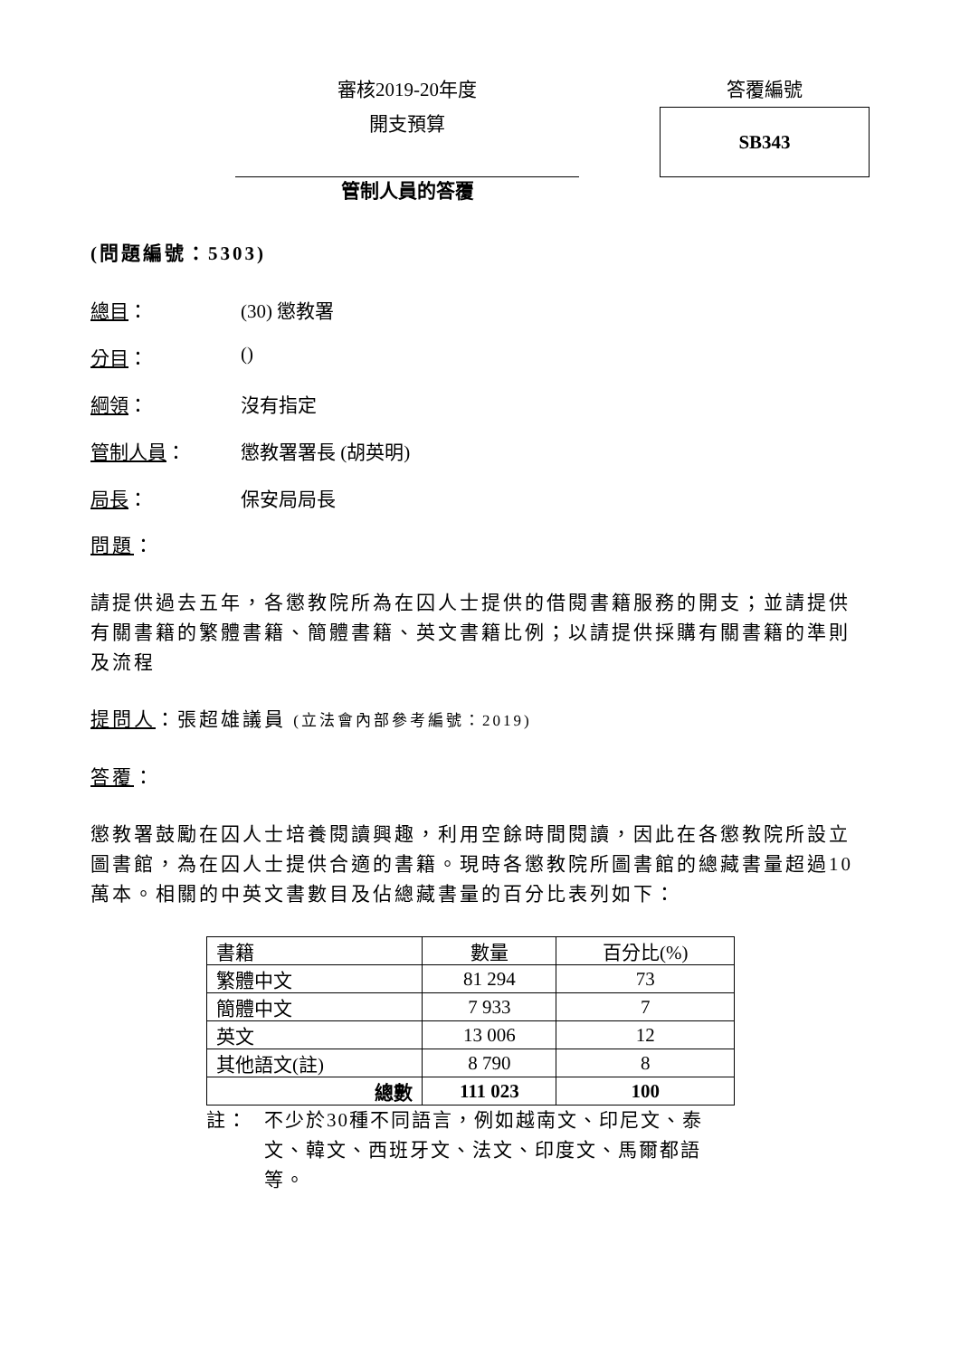審核2019-20年度
開支預算
答覆編號
SB343
管制人員的答覆
(問題編號：5303)
總目： (30) 懲教署
分目： ()
綱領： 沒有指定
管制人員： 懲教署署長 (胡英明)
局長： 保安局局長
問題：
請提供過去五年，各懲教院所為在囚人士提供的借閱書籍服務的開支；並請提供有關書籍的繁體書籍、簡體書籍、英文書籍比例；以請提供採購有關書籍的準則及流程
提問人：張超雄議員 (立法會內部參考編號：2019)
答覆：
懲教署鼓勵在囚人士培養閱讀興趣，利用空餘時間閱讀，因此在各懲教院所設立圖書館，為在囚人士提供合適的書籍。現時各懲教院所圖書館的總藏書量超過10萬本。相關的中英文書數目及佔總藏書量的百分比表列如下：
| 書籍 | 數量 | 百分比(%) |
| 繁體中文 | 81 294 | 73 |
| 簡體中文 | 7 933 | 7 |
| 英文 | 13 006 | 12 |
| 其他語文(註) | 8 790 | 8 |
| 總數 | 111 023 | 100 |
註： 不少於30種不同語言，例如越南文、印尼文、泰文、韓文、西班牙文、法文、印度文、馬爾都語等。